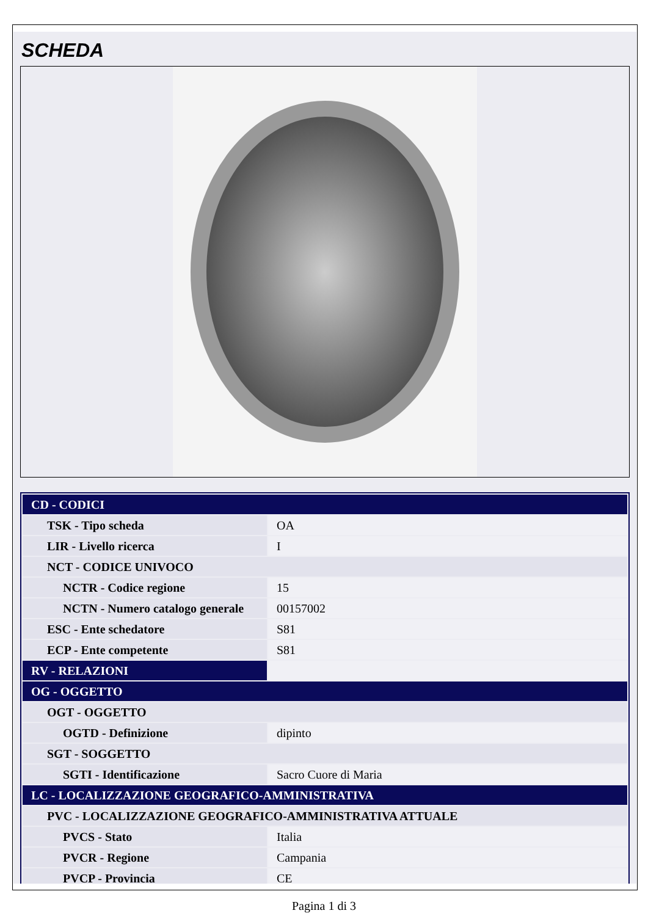SCHEDA
| CD - CODICI | |
| TSK - Tipo scheda | OA |
| LIR - Livello ricerca | I |
| NCT - CODICE UNIVOCO | |
| NCTR - Codice regione | 15 |
| NCTN - Numero catalogo generale | 00157002 |
| ESC - Ente schedatore | S81 |
| ECP - Ente competente | S81 |
| RV - RELAZIONI | |
| OG - OGGETTO | |
| OGT - OGGETTO | |
| OGTD - Definizione | dipinto |
| SGT - SOGGETTO | |
| SGTI - Identificazione | Sacro Cuore di Maria |
| LC - LOCALIZZAZIONE GEOGRAFICO-AMMINISTRATIVA | |
| PVC - LOCALIZZAZIONE GEOGRAFICO-AMMINISTRATIVA ATTUALE | |
| PVCS - Stato | Italia |
| PVCR - Regione | Campania |
| PVCP - Provincia | CE |
Pagina 1 di 3